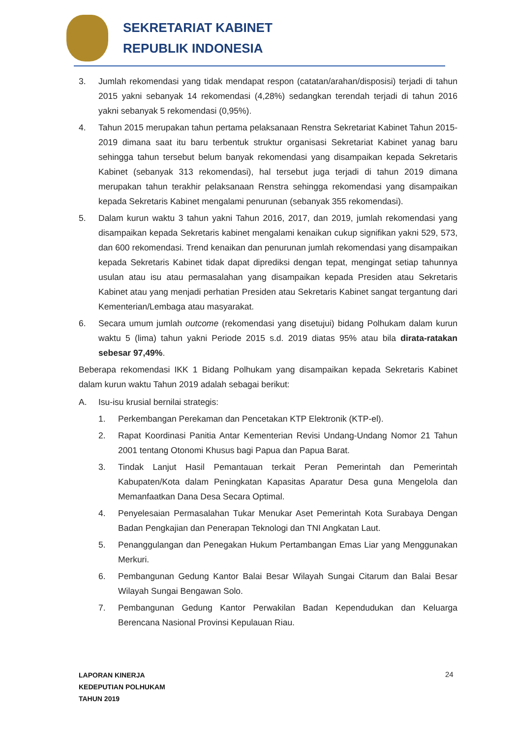SEKRETARIAT KABINET
REPUBLIK INDONESIA
3. Jumlah rekomendasi yang tidak mendapat respon (catatan/arahan/disposisi) terjadi di tahun 2015 yakni sebanyak 14 rekomendasi (4,28%) sedangkan terendah terjadi di tahun 2016 yakni sebanyak 5 rekomendasi (0,95%).
4. Tahun 2015 merupakan tahun pertama pelaksanaan Renstra Sekretariat Kabinet Tahun 2015-2019 dimana saat itu baru terbentuk struktur organisasi Sekretariat Kabinet yanag baru sehingga tahun tersebut belum banyak rekomendasi yang disampaikan kepada Sekretaris Kabinet (sebanyak 313 rekomendasi), hal tersebut juga terjadi di tahun 2019 dimana merupakan tahun terakhir pelaksanaan Renstra sehingga rekomendasi yang disampaikan kepada Sekretaris Kabinet mengalami penurunan (sebanyak 355 rekomendasi).
5. Dalam kurun waktu 3 tahun yakni Tahun 2016, 2017, dan 2019, jumlah rekomendasi yang disampaikan kepada Sekretaris kabinet mengalami kenaikan cukup signifikan yakni 529, 573, dan 600 rekomendasi. Trend kenaikan dan penurunan jumlah rekomendasi yang disampaikan kepada Sekretaris Kabinet tidak dapat diprediksi dengan tepat, mengingat setiap tahunnya usulan atau isu atau permasalahan yang disampaikan kepada Presiden atau Sekretaris Kabinet atau yang menjadi perhatian Presiden atau Sekretaris Kabinet sangat tergantung dari Kementerian/Lembaga atau masyarakat.
6. Secara umum jumlah outcome (rekomendasi yang disetujui) bidang Polhukam dalam kurun waktu 5 (lima) tahun yakni Periode 2015 s.d. 2019 diatas 95% atau bila dirata-ratakan sebesar 97,49%.
Beberapa rekomendasi IKK 1 Bidang Polhukam yang disampaikan kepada Sekretaris Kabinet dalam kurun waktu Tahun 2019 adalah sebagai berikut:
A. Isu-isu krusial bernilai strategis:
1. Perkembangan Perekaman dan Pencetakan KTP Elektronik (KTP-el).
2. Rapat Koordinasi Panitia Antar Kementerian Revisi Undang-Undang Nomor 21 Tahun 2001 tentang Otonomi Khusus bagi Papua dan Papua Barat.
3. Tindak Lanjut Hasil Pemantauan terkait Peran Pemerintah dan Pemerintah Kabupaten/Kota dalam Peningkatan Kapasitas Aparatur Desa guna Mengelola dan Memanfaatkan Dana Desa Secara Optimal.
4. Penyelesaian Permasalahan Tukar Menukar Aset Pemerintah Kota Surabaya Dengan Badan Pengkajian dan Penerapan Teknologi dan TNI Angkatan Laut.
5. Penanggulangan dan Penegakan Hukum Pertambangan Emas Liar yang Menggunakan Merkuri.
6. Pembangunan Gedung Kantor Balai Besar Wilayah Sungai Citarum dan Balai Besar Wilayah Sungai Bengawan Solo.
7. Pembangunan Gedung Kantor Perwakilan Badan Kependudukan dan Keluarga Berencana Nasional Provinsi Kepulauan Riau.
LAPORAN KINERJA
KEDEPUTIAN POLHUKAM
TAHUN 2019
24